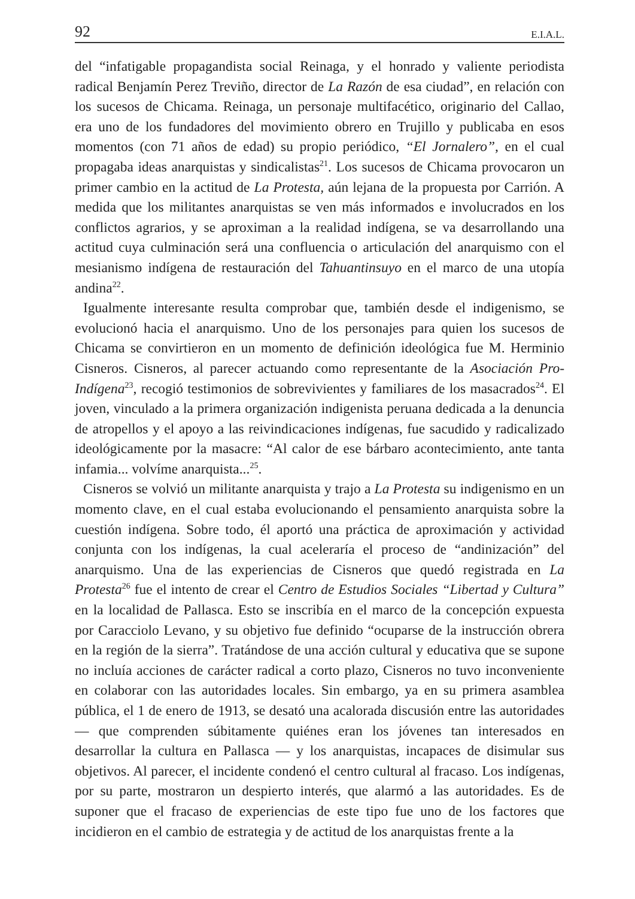92 E.I.A.L.
del “infatigable propagandista social Reinaga, y el honrado y valiente periodista radical Benjamín Perez Treviño, director de La Razón de esa ciudad”, en relación con los sucesos de Chicama. Reinaga, un personaje multifacético, originario del Callao, era uno de los fundadores del movimiento obrero en Trujillo y publicaba en esos momentos (con 71 años de edad) su propio periódico, “El Jornalero”, en el cual propagaba ideas anarquistas y sindicalistas<sup>21</sup>. Los sucesos de Chicama provocaron un primer cambio en la actitud de La Protesta, aún lejana de la propuesta por Carrión. A medida que los militantes anarquistas se ven más informados e involucrados en los conflictos agrarios, y se aproximan a la realidad indígena, se va desarrollando una actitud cuya culminación será una confluencia o articulación del anarquismo con el mesianismo indígena de restauración del Tahuantinsuyo en el marco de una utopía andina<sup>22</sup>.
Igualmente interesante resulta comprobar que, también desde el indigenismo, se evolucionó hacia el anarquismo. Uno de los personajes para quien los sucesos de Chicama se convirtieron en un momento de definición ideológica fue M. Herminio Cisneros. Cisneros, al parecer actuando como representante de la Asociación Pro-Indígena<sup>23</sup>, recogió testimonios de sobrevivientes y familiares de los masacrados<sup>24</sup>. El joven, vinculado a la primera organización indigenista peruana dedicada a la denuncia de atropellos y el apoyo a las reivindicaciones indígenas, fue sacudido y radicalizado ideológicamente por la masacre: “Al calor de ese bárbaro acontecimiento, ante tanta infamia... volvíme anarquista...<sup>25</sup>.
Cisneros se volvió un militante anarquista y trajo a La Protesta su indigenismo en un momento clave, en el cual estaba evolucionando el pensamiento anarquista sobre la cuestión indígena. Sobre todo, él aportó una práctica de aproximación y actividad conjunta con los indígenas, la cual aceleraría el proceso de “andinización” del anarquismo. Una de las experiencias de Cisneros que quedó registrada en La Protesta<sup>26</sup> fue el intento de crear el Centro de Estudios Sociales “Libertad y Cultura” en la localidad de Pallasca. Esto se inscribía en el marco de la concepción expuesta por Caracciolo Levano, y su objetivo fue definido “ocuparse de la instrucción obrera en la región de la sierra”. Tratándose de una acción cultural y educativa que se supone no incluía acciones de carácter radical a corto plazo, Cisneros no tuvo inconveniente en colaborar con las autoridades locales. Sin embargo, ya en su primera asamblea pública, el 1 de enero de 1913, se desató una acalorada discusión entre las autoridades — que comprenden súbitamente quiénes eran los jóvenes tan interesados en desarrollar la cultura en Pallasca — y los anarquistas, incapaces de disimular sus objetivos. Al parecer, el incidente condenó el centro cultural al fracaso. Los indígenas, por su parte, mostraron un despierto interés, que alarmó a las autoridades. Es de suponer que el fracaso de experiencias de este tipo fue uno de los factores que incidieron en el cambio de estrategia y de actitud de los anarquistas frente a la